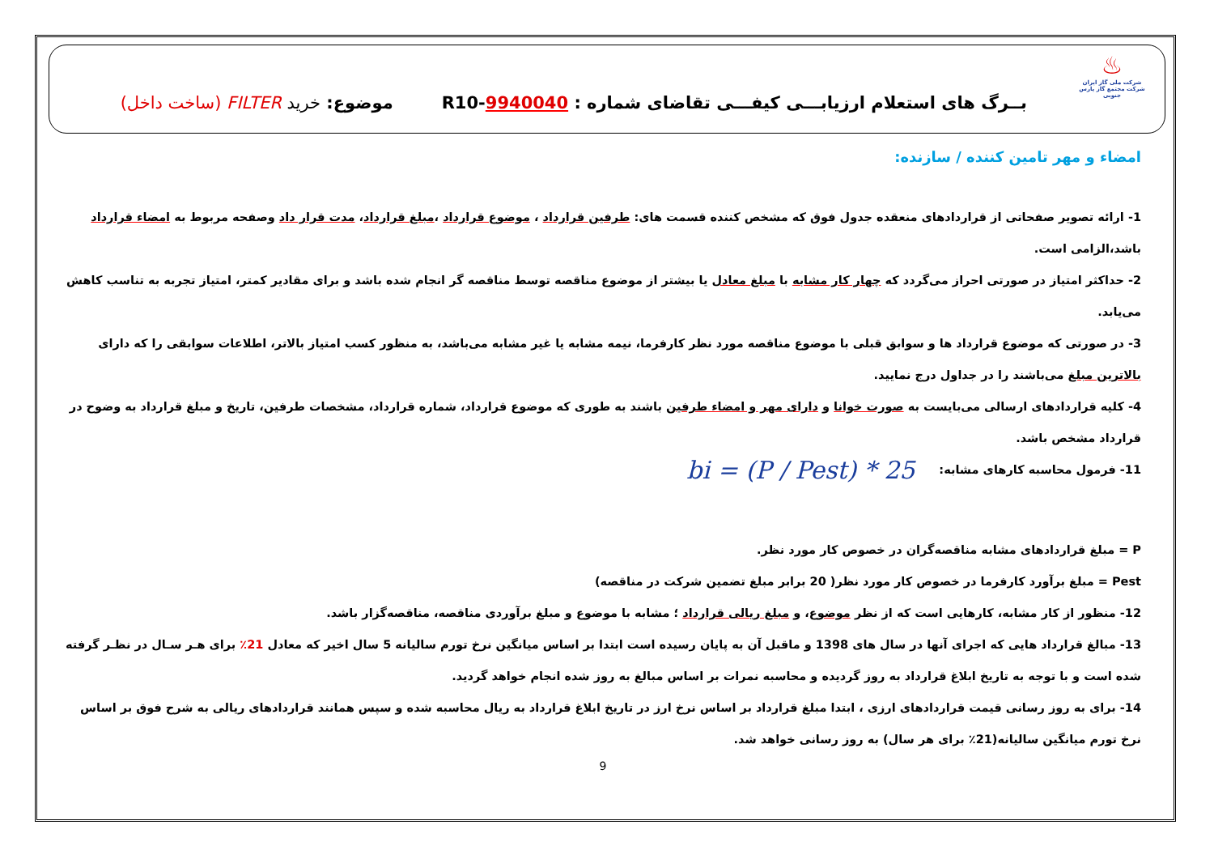♨
شرکت ملی گاز ایران
شرکت مجتمع گاز پارس جنوبی
بــرگ های استعلام ارزیابـــی کیفـــی تقاضای شماره : R10-9940040
موضوع: خرید FILTER (ساخت داخل)
امضاء و مهر تامین کننده / سازنده:
1- ارائه تصویر صفحاتی از قراردادهای منعقده جدول فوق که مشخص کننده قسمت های: طرفین قرارداد ، موضوع قرارداد ،مبلغ قرارداد، مدت قرار داد وصفحه مربوط به امضاء قرارداد باشد،الزامی است.
2- حداکثر امتیاز در صورتی احراز می‌گردد که چهار کار مشابه با مبلغ معادل یا بیشتر از موضوع مناقصه توسط مناقصه گر انجام شده باشد و برای مقادیر کمتر، امتیاز تجربه به تناسب کاهش می‌یابد.
3- در صورتی که موضوع قرارداد ها و سوابق قبلی با موضوع مناقصه مورد نظر کارفرما، نیمه مشابه یا غیر مشابه می‌باشد، به منظور کسب امتیاز بالاتر، اطلاعات سوابقی را که دارای بالاترین مبلغ می‌باشند را در جداول درج نمایید.
4- کلیه قراردادهای ارسالی می‌بایست به صورت خوانا و دارای مهر و امضاء طرفین باشند به طوری که موضوع قرارداد، شماره قرارداد، مشخصات طرفین، تاریخ و مبلغ قرارداد به وضوح در قرارداد مشخص باشد.
11- فرمول محاسبه کارهای مشابه:
bi = (P / Pest) * 25
P = مبلغ قراردادهای مشابه مناقصه‌گران در خصوص کار مورد نظر.
Pest = مبلغ برآورد کارفرما در خصوص کار مورد نظر( 20 برابر مبلغ تضمین شرکت در مناقصه)
12- منظور از کار مشابه، کارهایی است که از نظر موضوع، و مبلغ ریالی قرارداد ؛ مشابه با موضوع و مبلغ برآوردی مناقصه، مناقصه‌گزار باشد.
13- مبالغ قرارداد هایی که اجرای آنها در سال های 1398 و ماقبل آن به پایان رسیده است ابتدا بر اساس میانگین نرخ تورم سالیانه 5 سال اخیر که معادل 21٪ برای هـر سـال در نظـر گرفته شده است و با توجه به تاریخ ابلاغ قرارداد به روز گردیده و محاسبه نمرات بر اساس مبالغ به روز شده انجام خواهد گردید.
14- برای به روز رسانی قیمت قراردادهای ارزی ، ابتدا مبلغ قرارداد بر اساس نرخ ارز در تاریخ ابلاغ قرارداد به ریال محاسبه شده و سپس همانند قراردادهای ریالی به شرح فوق بر اساس نرخ تورم میانگین سالیانه(21٪ برای هر سال) به روز رسانی خواهد شد.
9